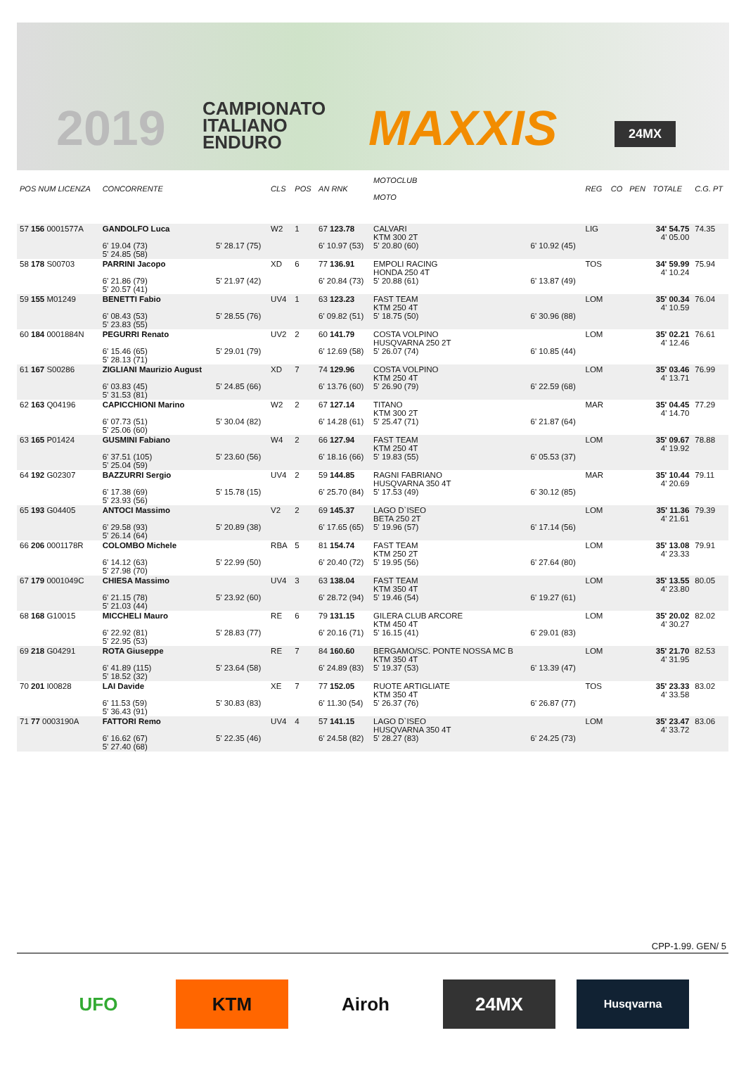2019
CAMPIONATO
ITALIANO
ENDURO
MAXXIS 24MX
| POS NUM LICENZA | CONCORRENTE | | CLS | POS | AN RNK | MOTOCLUB MOTO | | REG | CO | PEN | TOTALE | C.G. PT |
| --- | --- | --- | --- | --- | --- | --- | --- | --- | --- | --- | --- | --- |
| 57 156 0001577A | GANDOLFO Luca 6' 19.04 (73) 5' 24.85 (58) | 5' 28.17 (75) | W2 | 1 | 67 123.78 6' 10.97 (53) | CALVARI KTM 300 2T 5' 20.80 (60) | 6' 10.92 (45) | LIG | | | 34' 54.75 4' 05.00 | 74.35 |
| 58 178 S00703 | PARRINI Jacopo 6' 21.86 (79) 5' 20.57 (41) | 5' 21.97 (42) | XD | 6 | 77 136.91 6' 20.84 (73) | EMPOLI RACING HONDA 250 4T 5' 20.88 (61) | 6' 13.87 (49) | TOS | | | 34' 59.99 4' 10.24 | 75.94 |
| 59 155 M01249 | BENETTI Fabio 6' 08.43 (53) 5' 23.83 (55) | 5' 28.55 (76) | UV4 | 1 | 63 123.23 6' 09.82 (51) | FAST TEAM KTM 250 4T 5' 18.75 (50) | 6' 30.96 (88) | LOM | | | 35' 00.34 4' 10.59 | 76.04 |
| 60 184 0001884N | PEGURRI Renato 6' 15.46 (65) 5' 28.13 (71) | 5' 29.01 (79) | UV2 | 2 | 60 141.79 6' 12.69 (58) | COSTA VOLPINO HUSQVARNA 250 2T 5' 26.07 (74) | 6' 10.85 (44) | LOM | | | 35' 02.21 4' 12.46 | 76.61 |
| 61 167 S00286 | ZIGLIANI Maurizio August 6' 03.83 (45) 5' 31.53 (81) | 5' 24.85 (66) | XD | 7 | 74 129.96 6' 13.76 (60) | COSTA VOLPINO KTM 250 4T 5' 26.90 (79) | 6' 22.59 (68) | LOM | | | 35' 03.46 4' 13.71 | 76.99 |
| 62 163 Q04196 | CAPICCHIONI Marino 6' 07.73 (51) 5' 25.06 (60) | 5' 30.04 (82) | W2 | 2 | 67 127.14 6' 14.28 (61) | TITANO KTM 300 2T 5' 25.47 (71) | 6' 21.87 (64) | MAR | | | 35' 04.45 4' 14.70 | 77.29 |
| 63 165 P01424 | GUSMINI Fabiano 6' 37.51 (105) 5' 25.04 (59) | 5' 23.60 (56) | W4 | 2 | 66 127.94 6' 18.16 (66) | FAST TEAM KTM 250 4T 5' 19.83 (55) | 6' 05.53 (37) | LOM | | | 35' 09.67 4' 19.92 | 78.88 |
| 64 192 G02307 | BAZZURRI Sergio 6' 17.38 (69) 5' 23.93 (56) | 5' 15.78 (15) | UV4 | 2 | 59 144.85 6' 25.70 (84) | RAGNI FABRIANO HUSQVARNA 350 4T 5' 17.53 (49) | 6' 30.12 (85) | MAR | | | 35' 10.44 4' 20.69 | 79.11 |
| 65 193 G04405 | ANTOCI Massimo 6' 29.58 (93) 5' 26.14 (64) | 5' 20.89 (38) | V2 | 2 | 69 145.37 6' 17.65 (65) | LAGO D`ISEO BETA 250 2T 5' 19.96 (57) | 6' 17.14 (56) | LOM | | | 35' 11.36 4' 21.61 | 79.39 |
| 66 206 0001178R | COLOMBO Michele 6' 14.12 (63) 5' 27.98 (70) | 5' 22.99 (50) | RBA | 5 | 81 154.74 6' 20.40 (72) | FAST TEAM KTM 250 2T 5' 19.95 (56) | 6' 27.64 (80) | LOM | | | 35' 13.08 4' 23.33 | 79.91 |
| 67 179 0001049C | CHIESA Massimo 6' 21.15 (78) 5' 21.03 (44) | 5' 23.92 (60) | UV4 | 3 | 63 138.04 6' 28.72 (94) | FAST TEAM KTM 350 4T 5' 19.46 (54) | 6' 19.27 (61) | LOM | | | 35' 13.55 4' 23.80 | 80.05 |
| 68 168 G10015 | MICCHELI Mauro 6' 22.92 (81) 5' 22.95 (53) | 5' 28.83 (77) | RE | 6 | 79 131.15 6' 20.16 (71) | GILERA CLUB ARCORE KTM 450 4T 5' 16.15 (41) | 6' 29.01 (83) | LOM | | | 35' 20.02 4' 30.27 | 82.02 |
| 69 218 G04291 | ROTA Giuseppe 6' 41.89 (115) 5' 18.52 (32) | 5' 23.64 (58) | RE | 7 | 84 160.60 6' 24.89 (83) | BERGAMO/SC. PONTE NOSSA MC B KTM 350 4T 5' 19.37 (53) | 6' 13.39 (47) | LOM | | | 35' 21.70 4' 31.95 | 82.53 |
| 70 201 I00828 | LAI Davide 6' 11.53 (59) 5' 36.43 (91) | 5' 30.83 (83) | XE | 7 | 77 152.05 6' 11.30 (54) | RUOTE ARTIGLIATE KTM 350 4T 5' 26.37 (76) | 6' 26.87 (77) | TOS | | | 35' 23.33 4' 33.58 | 83.02 |
| 71 77 0003190A | FATTORI Remo 6' 16.62 (67) 5' 27.40 (68) | 5' 22.35 (46) | UV4 | 4 | 57 141.15 6' 24.58 (82) | LAGO D`ISEO HUSQVARNA 350 4T 5' 28.27 (83) | 6' 24.25 (73) | LOM | | | 35' 23.47 4' 33.72 | 83.06 |
CPP-1.99. GEN/ 5
UFO KTM Airoh 24MX
Husqvarna